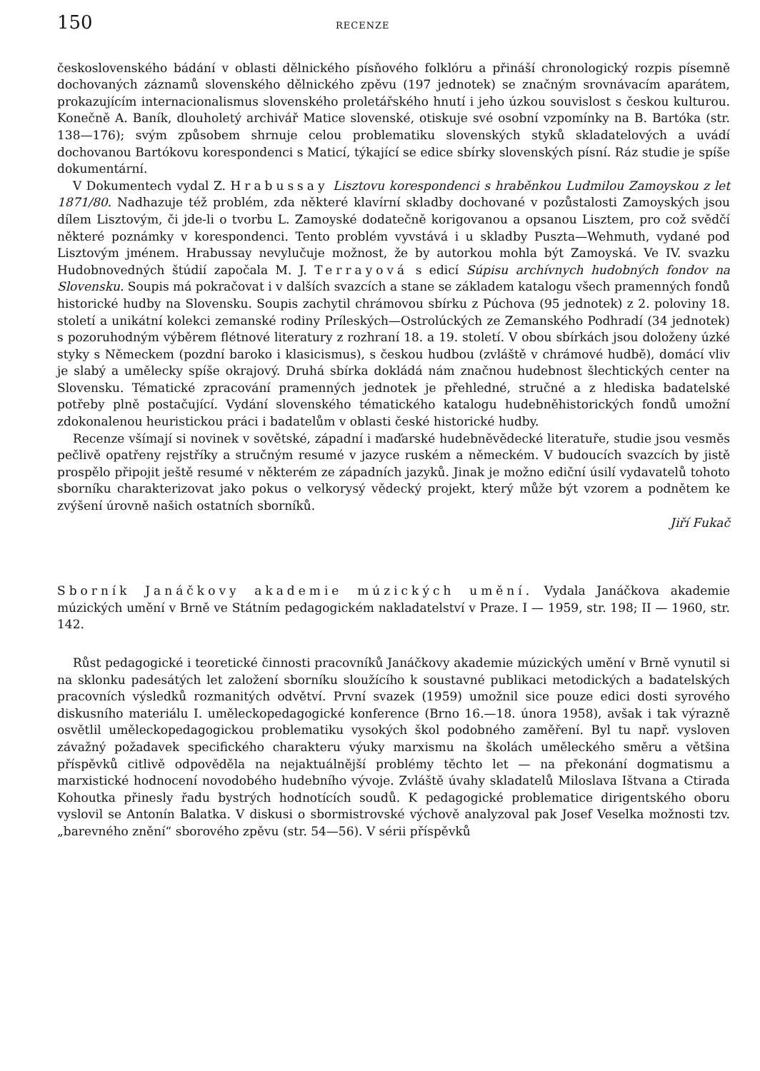150 RECENZE
československého bádání v oblasti dělnického písňového folklóru a přináší chronologický rozpis písemně dochovaných záznamů slovenského dělnického zpěvu (197 jednotek) se značným srovnávacím aparátem, prokazujícím internacionalismus slovenského proletářského hnutí i jeho úzkou souvislost s českou kulturou. Konečně A. Baník, dlouholetý archivář Matice slovenské, otiskuje své osobní vzpomínky na B. Bartóka (str. 138—176); svým způsobem shrnuje celou problematiku slovenských styků skladatelových a uvádí dochovanou Bartókovu korespondenci s Maticí, týkající se edice sbírky slovenských písní. Ráz studie je spíše dokumentární.
V Dokumentech vydal Z. Hrabussay Lisztovu korespondenci s hraběnkou Ludmilou Zamoyskou z let 1871/80. Nadhazuje též problém, zda některé klavírní skladby dochované v pozůstalosti Zamoyských jsou dílem Lisztovým, či jde-li o tvorbu L. Zamoyské dodatečně korigovanou a opsanou Lisztem, pro což svědčí některé poznámky v korespondenci. Tento problém vyvstává i u skladby Puszta—Wehmuth, vydané pod Lisztovým jménem. Hrabussay nevylučuje možnost, že by autorkou mohla být Zamoyská. Ve IV. svazku Hudobnovedných štúdií započala M. J. Terrayová s edicí Súpisu archívnych hudobných fondov na Slovensku. Soupis má pokračovat i v dalších svazcích a stane se základem katalogu všech pramenných fondů historické hudby na Slovensku. Soupis zachytil chrámovou sbírku z Púchova (95 jednotek) z 2. poloviny 18. století a unikátní kolekci zemanské rodiny Príleských—Ostrolúckých ze Zemanského Podhradí (34 jednotek) s pozoruhodným výběrem flétnové literatury z rozhraní 18. a 19. století. V obou sbírkách jsou doloženy úzké styky s Německem (pozdní baroko i klasicismus), s českou hudbou (zvláště v chrámové hudbě), domácí vliv je slabý a umělecky spíše okrajový. Druhá sbírka dokládá nám značnou hudebnost šlechtických center na Slovensku. Tématické zpracování pramenných jednotek je přehledné, stručné a z hlediska badatelské potřeby plně postačující. Vydání slovenského tématického katalogu hudebněhistorických fondů umožní zdokonalenou heuristickou práci i badatelům v oblasti české historické hudby.
Recenze všímají si novinek v sovětské, západní i maďarské hudebněvědecké literatuře, studie jsou vesměs pečlivě opatřeny rejstříky a stručným resumé v jazyce ruském a německém. V budoucích svazcích by jistě prospělo připojit ještě resumé v některém ze západních jazyků. Jinak je možno ediční úsilí vydavatelů tohoto sborníku charakterizovat jako pokus o velkorysý vědecký projekt, který může být vzorem a podnětem ke zvýšení úrovně našich ostatních sborníků.
Jiří Fukač
Sborník Janáčkovy akademie múzických umění. Vydala Janáčkova akademie múzických umění v Brně ve Státním pedagogickém nakladatelství v Praze. I — 1959, str. 198; II — 1960, str. 142.
Růst pedagogické i teoretické činnosti pracovníků Janáčkovy akademie múzických umění v Brně vynutil si na sklonku padesátých let založení sborníku sloužícího k soustavné publikaci metodických a badatelských pracovních výsledků rozmanitých odvětví. První svazek (1959) umožnil sice pouze edici dosti syrového diskusního materiálu I. uměleckopedagogické konference (Brno 16.—18. února 1958), avšak i tak výrazně osvětlil uměleckopedagogickou problematiku vysokých škol podobného zaměření. Byl tu např. vysloven závažný požadavek specifického charakteru výuky marxismu na školách uměleckého směru a většina příspěvků citlivě odpověděla na nejaktuálnější problémy těchto let — na překonání dogmatismu a marxistické hodnocení novodobého hudebního vývoje. Zvláště úvahy skladatelů Miloslava Ištvana a Ctirada Kohoutka přinesly řadu bystrých hodnotících soudů. K pedagogické problematice dirigentského oboru vyslovil se Antonín Balatka. V diskusi o sbormistrovské výchově analyzoval pak Josef Veselka možnosti tzv. „barevného znění“ sborového zpěvu (str. 54—56). V sérii příspěvků